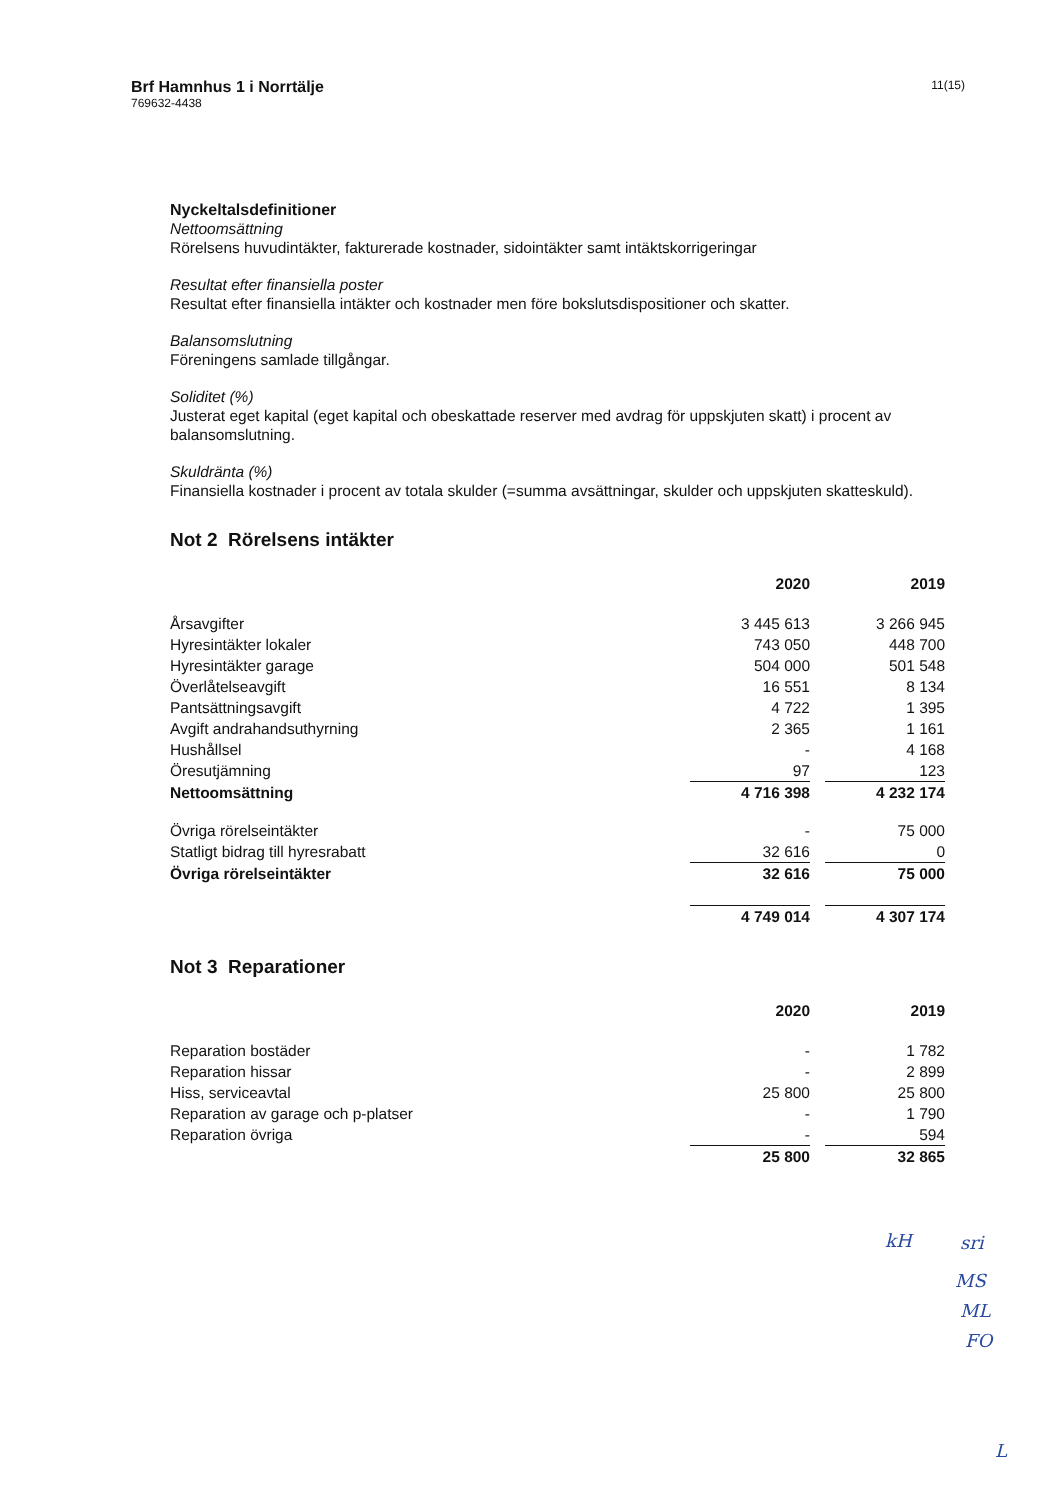Brf Hamnhus 1 i Norrtälje
769632-4438
11(15)
Nyckeltalsdefinitioner
Nettoomsättning
Rörelsens huvudintäkter, fakturerade kostnader, sidointäkter samt intäktskorrigeringar
Resultat efter finansiella poster
Resultat efter finansiella intäkter och kostnader men före bokslutsdispositioner och skatter.
Balansomslutning
Föreningens samlade tillgångar.
Soliditet (%)
Justerat eget kapital (eget kapital och obeskattade reserver med avdrag för uppskjuten skatt) i procent av balansomslutning.
Skuldränta (%)
Finansiella kostnader i procent av totala skulder (=summa avsättningar, skulder och uppskjuten skatteskuld).
Not 2 Rörelsens intäkter
| | 2020 | | 2019 |
| --- | --- | --- | --- |
| Årsavgifter | 3 445 613 | | 3 266 945 |
| Hyresintäkter lokaler | 743 050 | | 448 700 |
| Hyresintäkter garage | 504 000 | | 501 548 |
| Överlåtelseavgift | 16 551 | | 8 134 |
| Pantsättningsavgift | 4 722 | | 1 395 |
| Avgift andrahandsuthyrning | 2 365 | | 1 161 |
| Hushållsel | - | | 4 168 |
| Öresutjämning | 97 | | 123 |
| Nettoomsättning | 4 716 398 | | 4 232 174 |
| Övriga rörelseintäkter | - | | 75 000 |
| Statligt bidrag till hyresrabatt | 32 616 | | 0 |
| Övriga rörelseintäkter | 32 616 | | 75 000 |
| | 4 749 014 | | 4 307 174 |
Not 3 Reparationer
| | 2020 | | 2019 |
| --- | --- | --- | --- |
| Reparation bostäder | - | | 1 782 |
| Reparation hissar | - | | 2 899 |
| Hiss, serviceavtal | 25 800 | | 25 800 |
| Reparation av garage och p-platser | - | | 1 790 |
| Reparation övriga | - | | 594 |
| | 25 800 | | 32 865 |
kH sri
MS
ML
FO
L